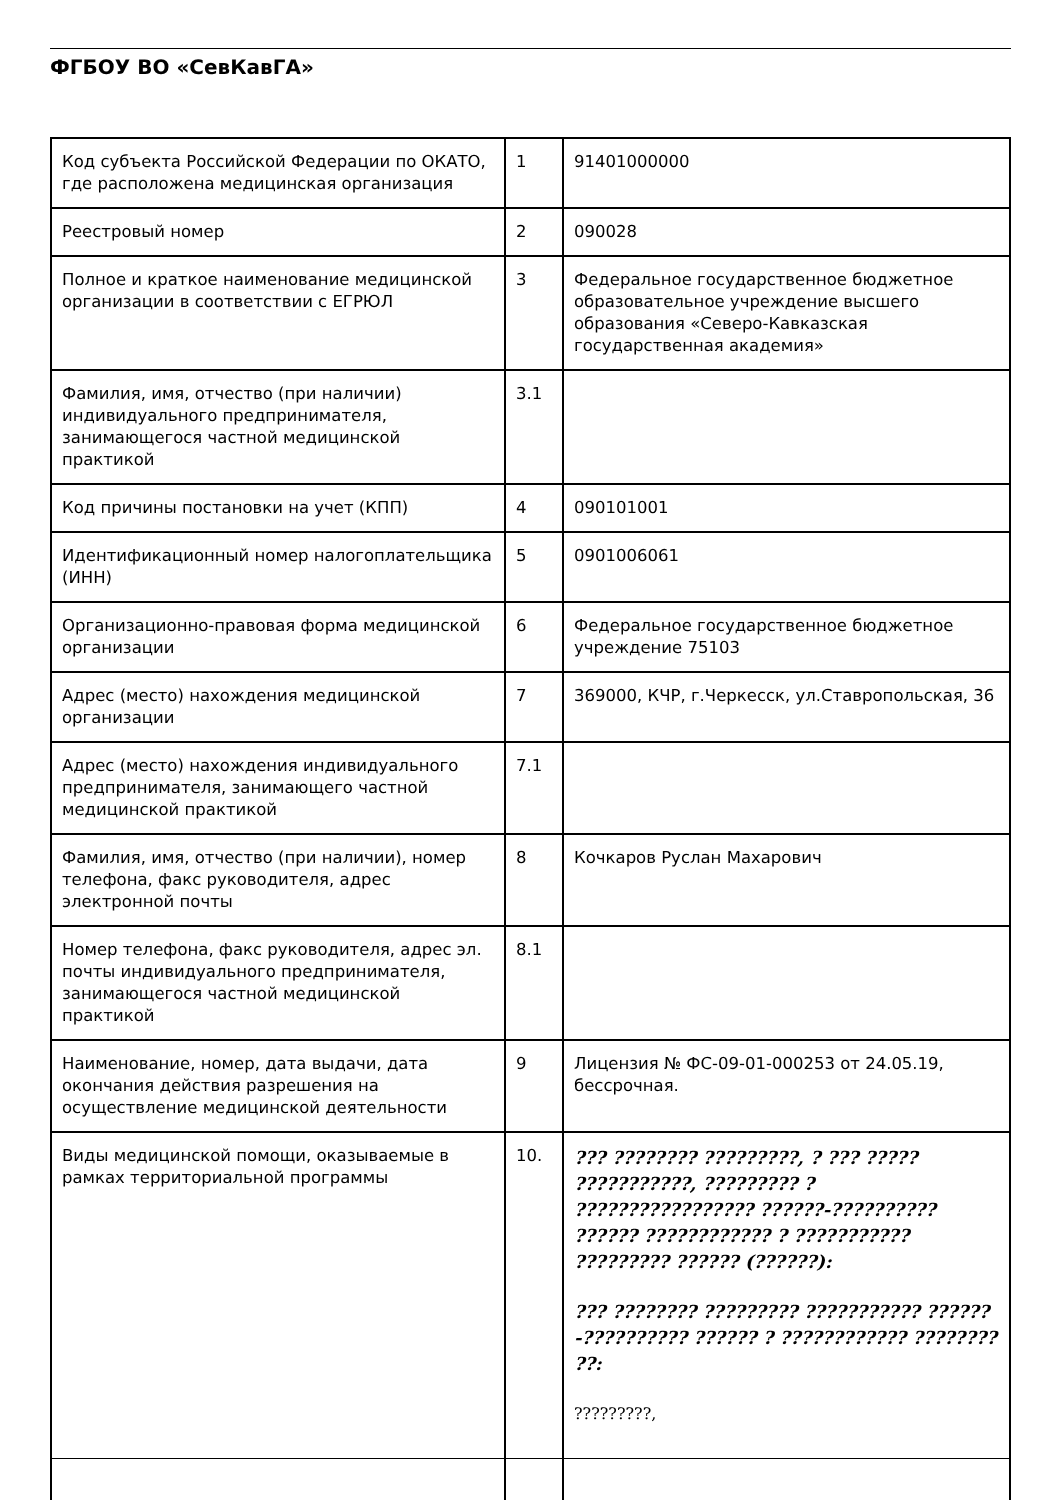ФГБОУ ВО «СевКавГА»
| Код субъекта Российской Федерации по ОКАТО, где расположена медицинская организация | 1 | 91401000000 |
| Реестровый номер | 2 | 090028 |
| Полное и краткое наименование медицинской организации в соответствии с ЕГРЮЛ | 3 | Федеральное государственное бюджетное образовательное учреждение высшего образования «Северо-Кавказская государственная академия» |
| Фамилия, имя, отчество (при наличии) индивидуального предпринимателя, занимающегося частной медицинской практикой | 3.1 | |
| Код причины постановки на учет (КПП) | 4 | 090101001 |
| Идентификационный номер налогоплательщика (ИНН) | 5 | 0901006061 |
| Организационно-правовая форма медицинской организации | 6 | Федеральное государственное бюджетное учреждение 75103 |
| Адрес (место) нахождения медицинской организации | 7 | 369000, КЧР, г.Черкесск, ул.Ставропольская, 36 |
| Адрес (место) нахождения индивидуального предпринимателя, занимающего частной медицинской практикой | 7.1 | |
| Фамилия, имя, отчество (при наличии), номер телефона, факс руководителя, адрес электронной почты | 8 | Кочкаров Руслан Махарович |
| Номер телефона, факс руководителя, адрес эл. почты индивидуального предпринимателя, занимающегося частной медицинской практикой | 8.1 | |
| Наименование, номер, дата выдачи, дата окончания действия разрешения на осуществление медицинской деятельности | 9 | Лицензия № ФС-09-01-000253 от 24.05.19, бессрочная. |
| Виды медицинской помощи, оказываемые в рамках территориальной программы | 10. | ??? ???????? ?????????, ? ??? ????? ???????????, ????????? ? ????????????????? ??????-?????????? ?????? ???????????? ? ??????????? ????????? ?????? (??????): ??? ???????? ????????? ??????????? ??????-?????????? ?????? ? ???????????? ???????? ??: ?????????, |